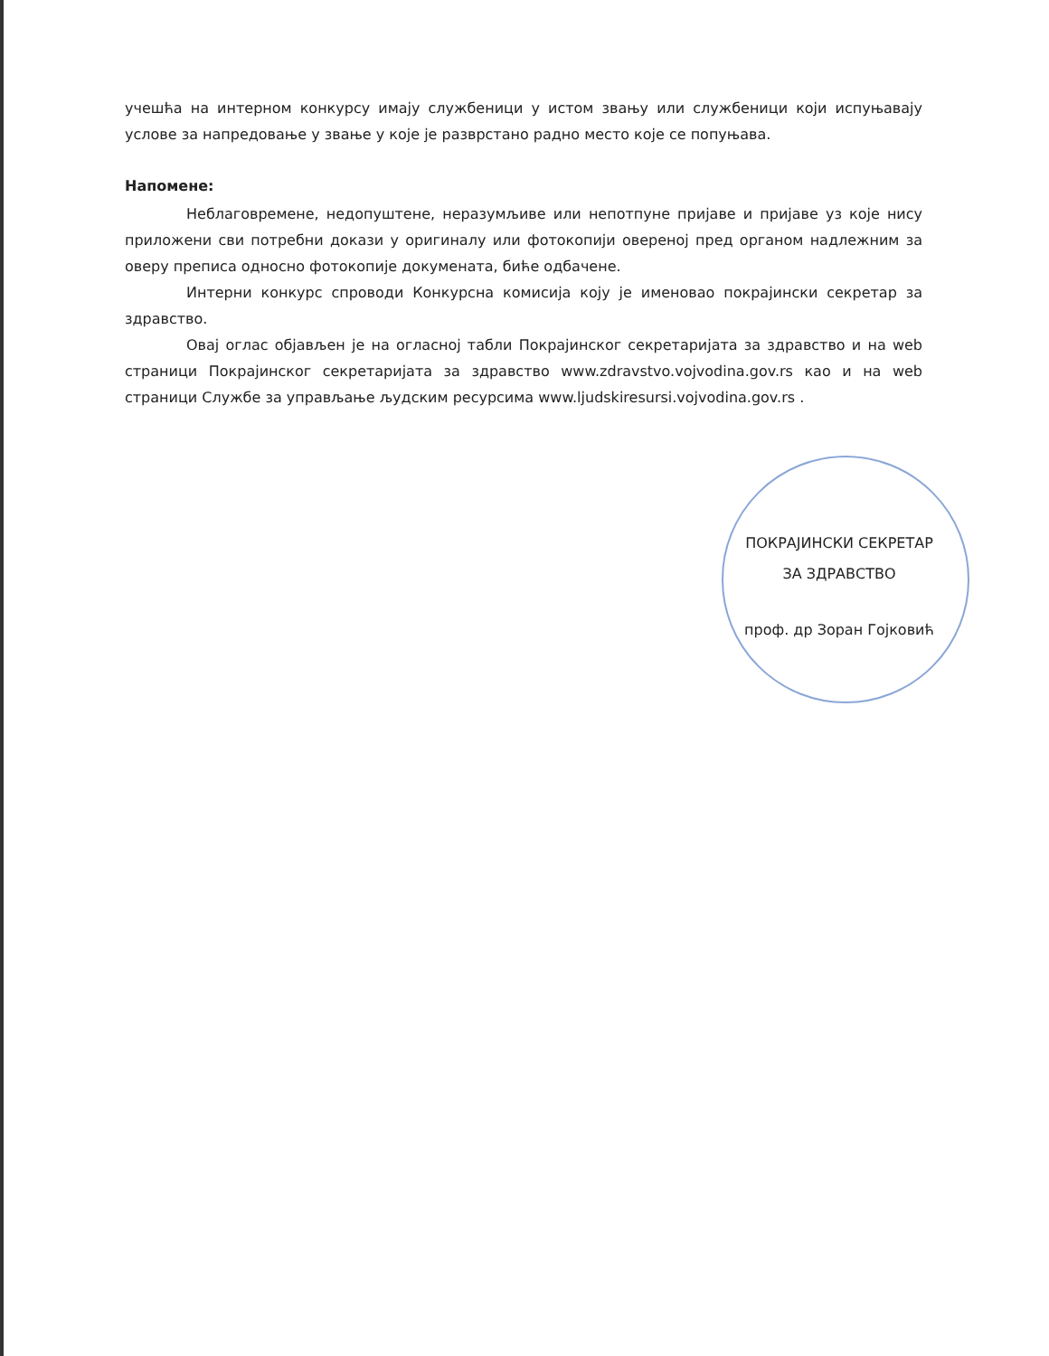учешћа на интерном конкурсу имају службеници у истом звању или службеници који испуњавају услове за напредовање у звање у које је разврстано радно место које се попуњава.
Напомене:
Неблаговремене, недопуштене, неразумљиве или непотпуне пријаве и пријаве уз које нису приложени сви потребни докази у оригиналу или фотокопији овереној пред органом надлежним за оверу преписа односно фотокопије докумената, биће одбачене.
Интерни конкурс спроводи Конкурсна комисија коју је именовао покрајински секретар за здравство.
Овај оглас објављен је на огласној табли Покрајинског секретаријата за здравство и на web страници Покрајинског секретаријата за здравство www.zdravstvo.vojvodina.gov.rs као и на web страници Службе за управљање људским ресурсима www.ljudskiresursi.vojvodina.gov.rs .
ПОКРАЈИНСКИ СЕКРЕТАР
ЗА ЗДРАВСТВО
проф. др Зоран Гојковић